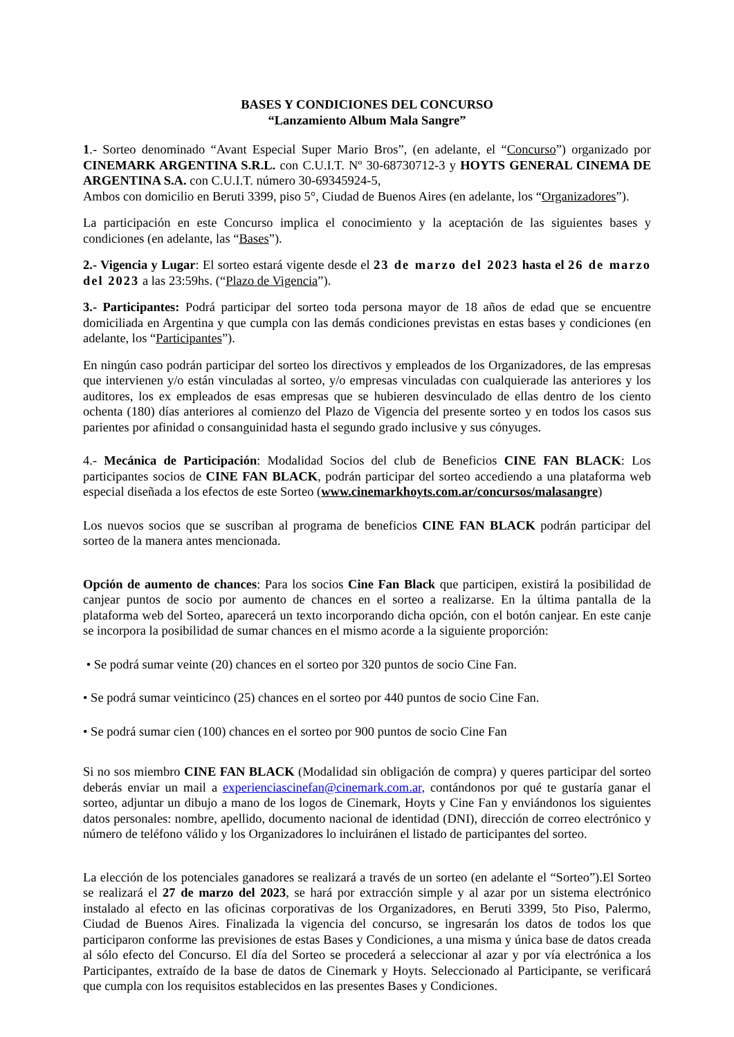BASES Y CONDICIONES DEL CONCURSO
“Lanzamiento Album Mala Sangre”
1.- Sorteo denominado “Avant Especial Super Mario Bros”, (en adelante, el “Concurso”) organizado por CINEMARK ARGENTINA S.R.L. con C.U.I.T. Nº 30-68730712-3 y HOYTS GENERAL CINEMA DE ARGENTINA S.A. con C.U.I.T. número 30-69345924-5,
Ambos con domicilio en Beruti 3399, piso 5°, Ciudad de Buenos Aires (en adelante, los “Organizadores”).
La participación en este Concurso implica el conocimiento y la aceptación de las siguientes bases y condiciones (en adelante, las “Bases”).
2.- Vigencia y Lugar: El sorteo estará vigente desde el 23 de marzo del 2023 hasta el 26 de marzo del 2023 a las 23:59hs. (“Plazo de Vigencia”).
3.- Participantes: Podrá participar del sorteo toda persona mayor de 18 años de edad que se encuentre domiciliada en Argentina y que cumpla con las demás condiciones previstas en estas bases y condiciones (en adelante, los “Participantes”).
En ningún caso podrán participar del sorteo los directivos y empleados de los Organizadores, de las empresas que intervienen y/o están vinculadas al sorteo, y/o empresas vinculadas con cualquierade las anteriores y los auditores, los ex empleados de esas empresas que se hubieren desvinculado de ellas dentro de los ciento ochenta (180) días anteriores al comienzo del Plazo de Vigencia del presente sorteo y en todos los casos sus parientes por afinidad o consanguinidad hasta el segundo grado inclusive y sus cónyuges.
4.- Mecánica de Participación: Modalidad Socios del club de Beneficios CINE FAN BLACK: Los participantes socios de CINE FAN BLACK, podrán participar del sorteo accediendo a una plataforma web especial diseñada a los efectos de este Sorteo (www.cinemarkhoyts.com.ar/concursos/malasangre)
Los nuevos socios que se suscriban al programa de beneficios CINE FAN BLACK podrán participar del sorteo de la manera antes mencionada.
Opción de aumento de chances: Para los socios Cine Fan Black que participen, existirá la posibilidad de canjear puntos de socio por aumento de chances en el sorteo a realizarse. En la última pantalla de la plataforma web del Sorteo, aparecerá un texto incorporando dicha opción, con el botón canjear. En este canje se incorpora la posibilidad de sumar chances en el mismo acorde a la siguiente proporción:
• Se podrá sumar veinte (20) chances en el sorteo por 320 puntos de socio Cine Fan.
• Se podrá sumar veinticinco (25) chances en el sorteo por 440 puntos de socio Cine Fan.
• Se podrá sumar cien (100) chances en el sorteo por 900 puntos de socio Cine Fan
Si no sos miembro CINE FAN BLACK (Modalidad sin obligación de compra) y queres participar del sorteo deberás enviar un mail a experienciascinefan@cinemark.com.ar, contándonos por qué te gustaría ganar el sorteo, adjuntar un dibujo a mano de los logos de Cinemark, Hoyts y Cine Fan y enviándonos los siguientes datos personales: nombre, apellido, documento nacional de identidad (DNI), dirección de correo electrónico y número de teléfono válido y los Organizadores lo incluiránen el listado de participantes del sorteo.
La elección de los potenciales ganadores se realizará a través de un sorteo (en adelante el “Sorteo”).El Sorteo se realizará el 27 de marzo del 2023, se hará por extracción simple y al azar por un sistema electrónico instalado al efecto en las oficinas corporativas de los Organizadores, en Beruti 3399, 5to Piso, Palermo, Ciudad de Buenos Aires. Finalizada la vigencia del concurso, se ingresarán los datos de todos los que participaron conforme las previsiones de estas Bases y Condiciones, a una misma y única base de datos creada al sólo efecto del Concurso. El día del Sorteo se procederá a seleccionar al azar y por vía electrónica a los Participantes, extraído de la base de datos de Cinemark y Hoyts. Seleccionado al Participante, se verificará que cumpla con los requisitos establecidos en las presentes Bases y Condiciones.